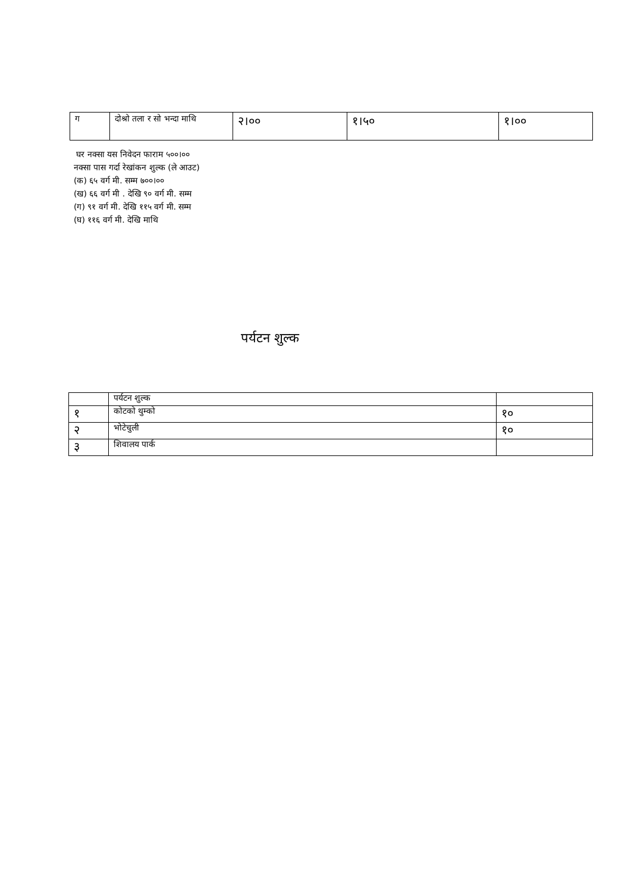| ग | दोश्रो तला र सो भन्दा माथि | २।०० | १।५० | १।०० |
घर नक्सा यस निवेदन फाराम ५००।००
नक्सा पास गर्दा रेखांकन शुल्क (ले आउट)
(क) ६५ वर्ग मी. सम्म ७००।००
(ख) ६६ वर्ग मी . देखि ९० वर्ग मी. सम्म
(ग) ९१ वर्ग मी. देखि ११५ वर्ग मी. सम्म
(घ) ११६ वर्ग मी. देखि माथि
पर्यटन शुल्क
| | पर्यटन शुल्क | |
| १ | कोटको थुम्को | १० |
| २ | भोटेचुली | १० |
| ३ | शिवालय पार्क | |